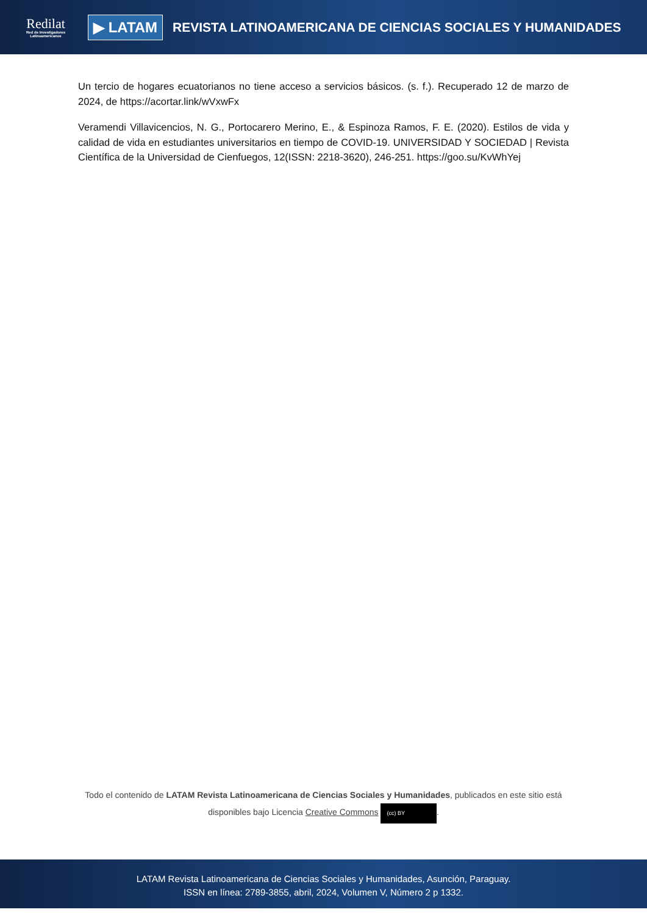Redilat
Red de Investigadores Latinoamericanos
▶ LATAM
REVISTA LATINOAMERICANA DE CIENCIAS SOCIALES Y HUMANIDADES
Un tercio de hogares ecuatorianos no tiene acceso a servicios básicos. (s. f.). Recuperado 12 de marzo de 2024, de https://acortar.link/wVxwFx
Veramendi Villavicencios, N. G., Portocarero Merino, E., & Espinoza Ramos, F. E. (2020). Estilos de vida y calidad de vida en estudiantes universitarios en tiempo de COVID-19. UNIVERSIDAD Y SOCIEDAD | Revista Científica de la Universidad de Cienfuegos, 12(ISSN: 2218-3620), 246-251. https://goo.su/KvWhYej
Todo el contenido de LATAM Revista Latinoamericana de Ciencias Sociales y Humanidades, publicados en este sitio está disponibles bajo Licencia Creative Commons (cc) BY.
LATAM Revista Latinoamericana de Ciencias Sociales y Humanidades, Asunción, Paraguay.
ISSN en línea: 2789-3855, abril, 2024, Volumen V, Número 2 p 1332.